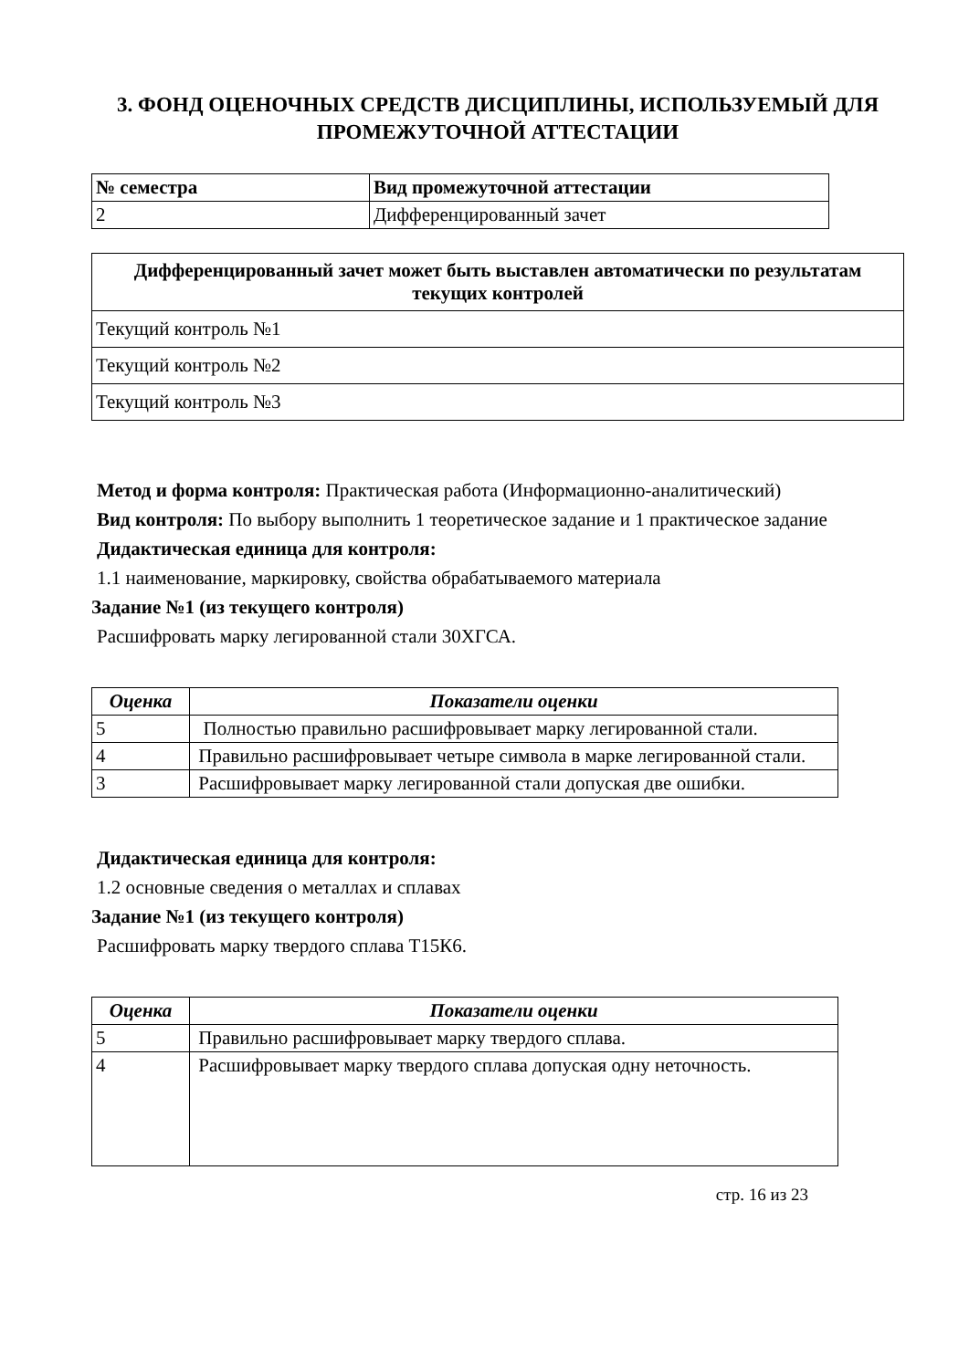3. ФОНД ОЦЕНОЧНЫХ СРЕДСТВ ДИСЦИПЛИНЫ, ИСПОЛЬЗУЕМЫЙ ДЛЯ ПРОМЕЖУТОЧНОЙ АТТЕСТАЦИИ
| № семестра | Вид промежуточной аттестации |
| --- | --- |
| 2 | Дифференцированный зачет |
| Дифференцированный зачет может быть выставлен автоматически по результатам текущих контролей |
| --- |
| Текущий контроль №1 |
| Текущий контроль №2 |
| Текущий контроль №3 |
Метод и форма контроля: Практическая работа (Информационно-аналитический)
Вид контроля: По выбору выполнить 1 теоретическое задание и 1 практическое задание
Дидактическая единица для контроля:
1.1 наименование, маркировку, свойства обрабатываемого материала
Задание №1 (из текущего контроля)
Расшифровать марку легированной стали 30ХГСА.
| Оценка | Показатели оценки |
| --- | --- |
| 5 | Полностью правильно расшифровывает марку легированной стали. |
| 4 | Правильно расшифровывает четыре символа в марке легированной стали. |
| 3 | Расшифровывает марку легированной стали допуская две ошибки. |
Дидактическая единица для контроля:
1.2 основные сведения о металлах и сплавах
Задание №1 (из текущего контроля)
Расшифровать марку твердого сплава Т15К6.
| Оценка | Показатели оценки |
| --- | --- |
| 5 | Правильно расшифровывает марку твердого сплава. |
| 4 | Расшифровывает марку твердого сплава допуская одну неточность. |
стр. 16 из 23